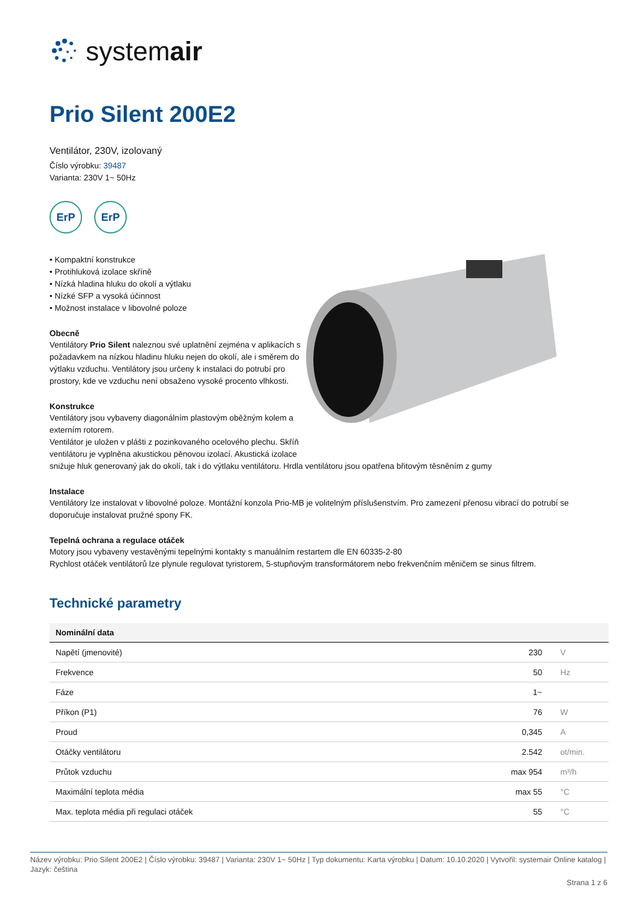systemair
Prio Silent 200E2
Ventilátor, 230V, izolovaný
Číslo výrobku: 39487
Varianta: 230V 1~ 50Hz
ErP ErP
• Kompaktní konstrukce
• Protihluková izolace skříně
• Nízká hladina hluku do okolí a výtlaku
• Nízké SFP a vysoká účinnost
• Možnost instalace v libovolné poloze
Obecně
Ventilátory Prio Silent naleznou své uplatnění zejména v aplikacích s požadavkem na nízkou hladinu hluku nejen do okolí, ale i směrem do výtlaku vzduchu. Ventilátory jsou určeny k instalaci do potrubí pro prostory, kde ve vzduchu není obsaženo vysoké procento vlhkosti.
Konstrukce
Ventilátory jsou vybaveny diagonálním plastovým oběžným kolem a externím rotorem.
Ventilátor je uložen v plášti z pozinkovaného ocelového plechu. Skříň ventilátoru je vyplněna akustickou pěnovou izolací. Akustická izolace
snižuje hluk generovaný jak do okolí, tak i do výtlaku ventilátoru. Hrdla ventilátoru jsou opatřena břitovým těsněním z gumy
Instalace
Ventilátory lze instalovat v libovolné poloze. Montážní konzola Prio-MB je volitelným příslušenstvím. Pro zamezení přenosu vibrací do potrubí se doporučuje instalovat pružné spony FK.
Tepelná ochrana a regulace otáček
Motory jsou vybaveny vestavěnými tepelnými kontakty s manuálním restartem dle EN 60335-2-80
Rychlost otáček ventilátorů lze plynule regulovat tyristorem, 5-stupňovým transformátorem nebo frekvenčním měničem se sinus filtrem.
Technické parametry
| Nominální data | | |
| --- | --- | --- |
| Napětí (jmenovité) | 230 | V |
| Frekvence | 50 | Hz |
| Fáze | 1~ | |
| Příkon (P1) | 76 | W |
| Proud | 0,345 | A |
| Otáčky ventilátoru | 2.542 | ot/min. |
| Průtok vzduchu | max 954 | m³/h |
| Maximální teplota média | max 55 | °C |
| Max. teplota média při regulaci otáček | 55 | °C |
Název výrobku: Prio Silent 200E2 | Číslo výrobku: 39487 | Varianta: 230V 1~ 50Hz | Typ dokumentu: Karta výrobku | Datum: 10.10.2020 | Vytvořil: systemair Online katalog | Jazyk: čeština
Strana 1 z 6